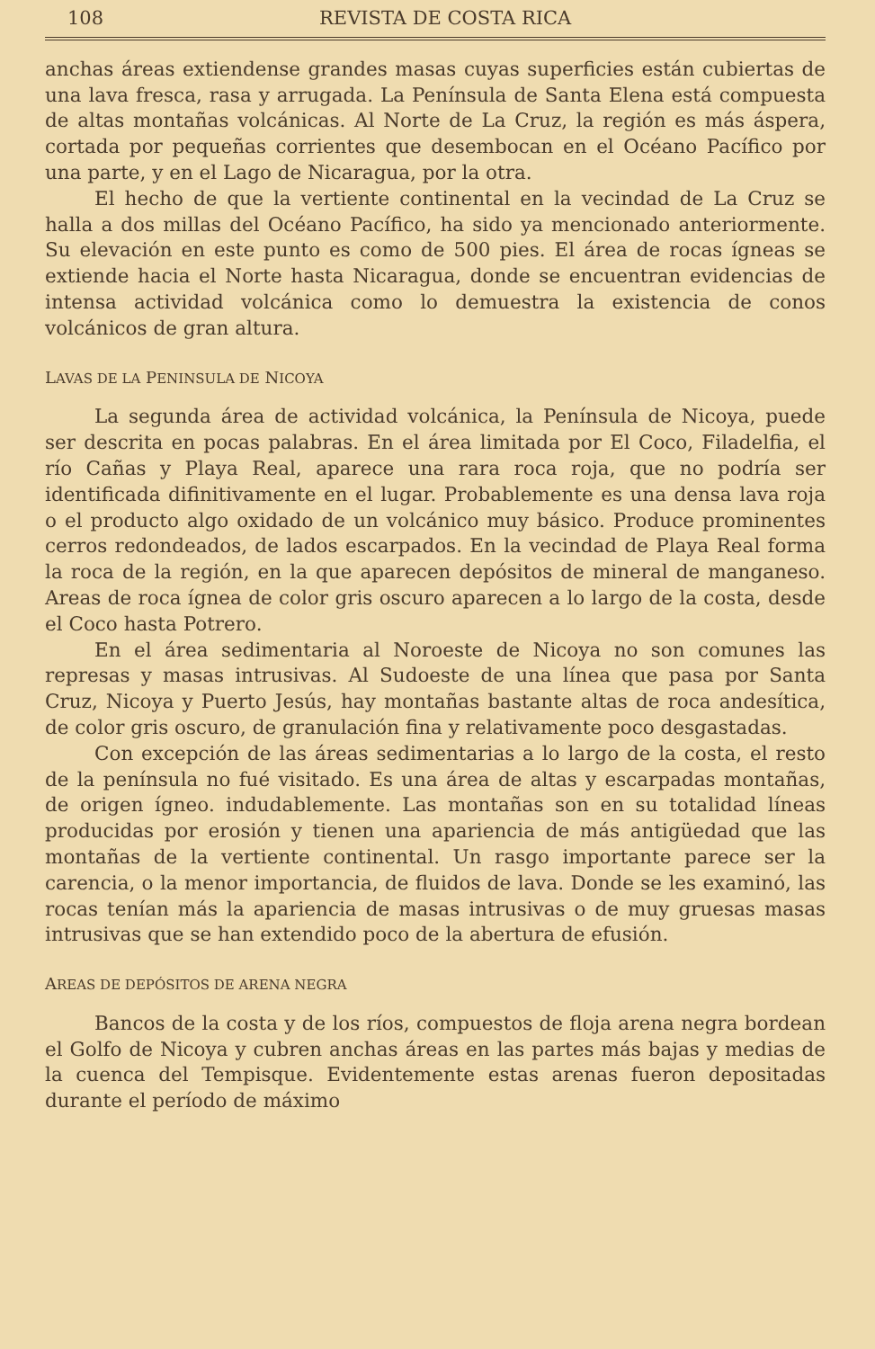108 REVISTA DE COSTA RICA
anchas áreas extiendense grandes masas cuyas superficies están cubiertas de una lava fresca, rasa y arrugada. La Península de Santa Elena está compuesta de altas montañas volcánicas. Al Norte de La Cruz, la región es más áspera, cortada por pequeñas corrientes que desembocan en el Océano Pacífico por una parte, y en el Lago de Nicaragua, por la otra.
El hecho de que la vertiente continental en la vecindad de La Cruz se halla a dos millas del Océano Pacífico, ha sido ya mencionado anteriormente. Su elevación en este punto es como de 500 pies. El área de rocas ígneas se extiende hacia el Norte hasta Nicaragua, donde se encuentran evidencias de intensa actividad volcánica como lo demuestra la existencia de conos volcánicos de gran altura.
LAVAS DE LA PENINSULA DE NICOYA
La segunda área de actividad volcánica, la Península de Nicoya, puede ser descrita en pocas palabras. En el área limitada por El Coco, Filadelfia, el río Cañas y Playa Real, aparece una rara roca roja, que no podría ser identificada difinitivamente en el lugar. Probablemente es una densa lava roja o el producto algo oxidado de un volcánico muy básico. Produce prominentes cerros redondeados, de lados escarpados. En la vecindad de Playa Real forma la roca de la región, en la que aparecen depósitos de mineral de manganeso. Areas de roca ígnea de color gris oscuro aparecen a lo largo de la costa, desde el Coco hasta Potrero.
En el área sedimentaria al Noroeste de Nicoya no son comunes las represas y masas intrusivas. Al Sudoeste de una línea que pasa por Santa Cruz, Nicoya y Puerto Jesús, hay montañas bastante altas de roca andesítica, de color gris oscuro, de granulación fina y relativamente poco desgastadas.
Con excepción de las áreas sedimentarias a lo largo de la costa, el resto de la península no fué visitado. Es una área de altas y escarpadas montañas, de origen ígneo. indudablemente. Las montañas son en su totalidad líneas producidas por erosión y tienen una apariencia de más antigüedad que las montañas de la vertiente continental. Un rasgo importante parece ser la carencia, o la menor importancia, de fluidos de lava. Donde se les examinó, las rocas tenían más la apariencia de masas intrusivas o de muy gruesas masas intrusivas que se han extendido poco de la abertura de efusión.
AREAS DE DEPÓSITOS DE ARENA NEGRA
Bancos de la costa y de los ríos, compuestos de floja arena negra bordean el Golfo de Nicoya y cubren anchas áreas en las partes más bajas y medias de la cuenca del Tempisque. Evidentemente estas arenas fueron depositadas durante el período de máximo